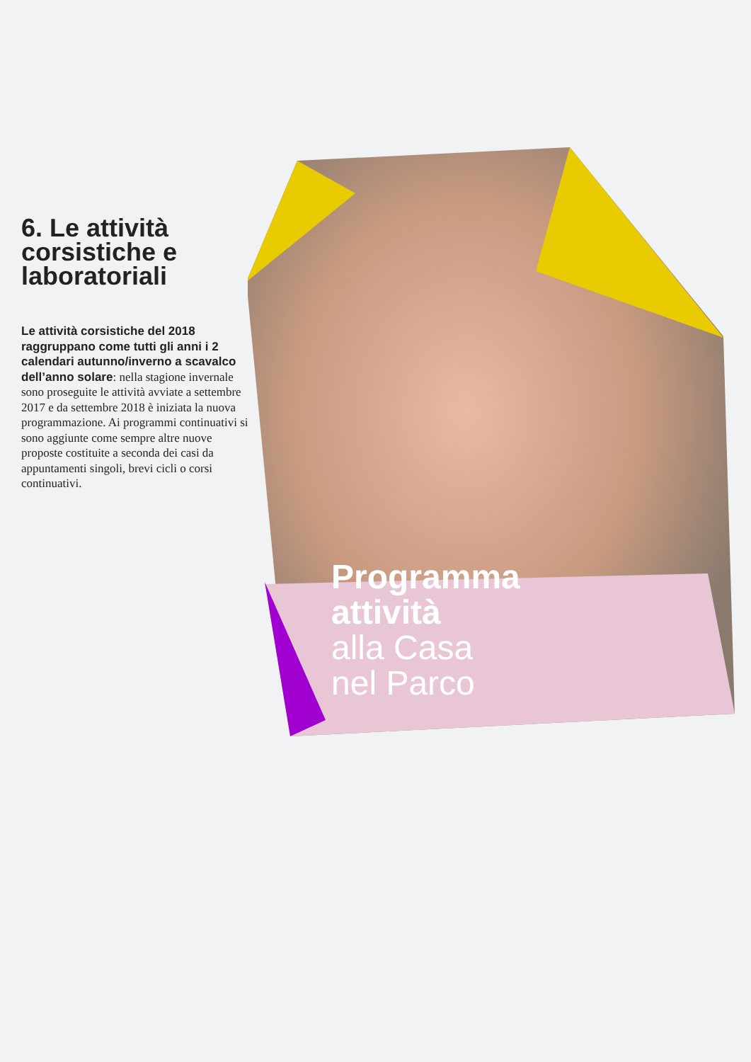6. Le attività corsistiche e laboratoriali
Le attività corsistiche del 2018 raggruppano come tutti gli anni i 2 calendari autunno/inverno a scavalco dell’anno solare: nella stagione invernale sono proseguite le attività avviate a settembre 2017 e da settembre 2018 è iniziata la nuova programmazione. Ai programmi continuativi si sono aggiunte come sempre altre nuove proposte costituite a seconda dei casi da appuntamenti singoli, brevi cicli o corsi continuativi.
Programma
attività
alla Casa
nel Parco